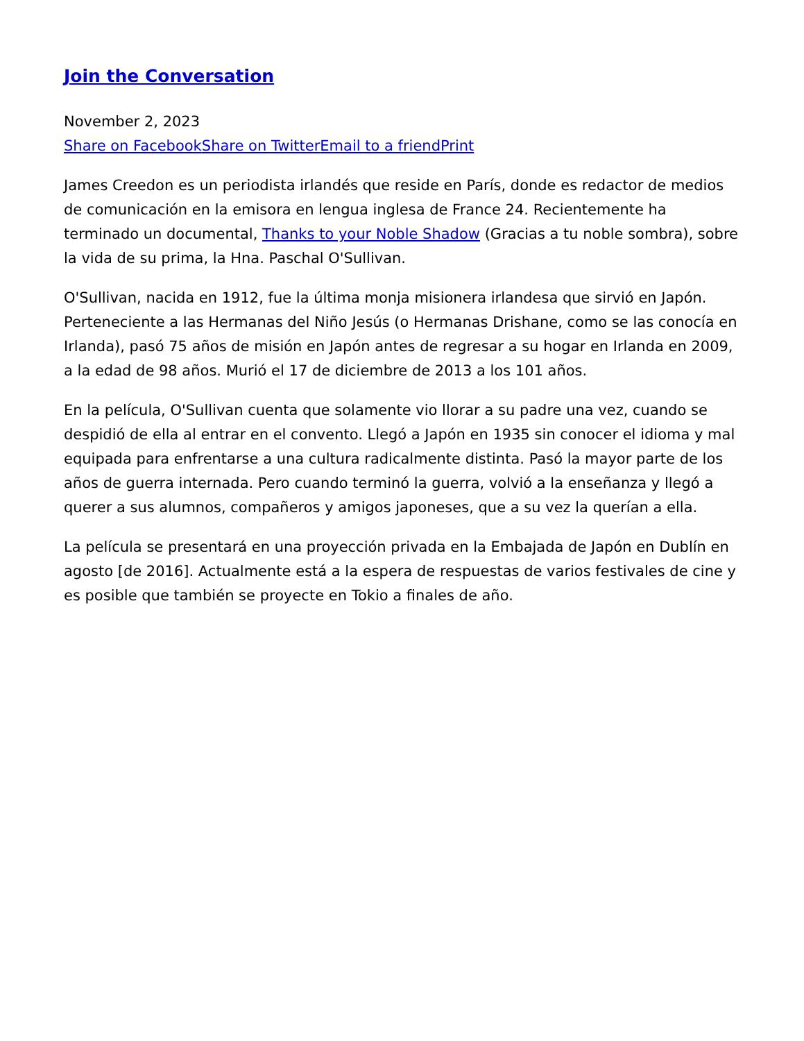Join the Conversation
November 2, 2023
Share on Facebook Share on Twitter Email to a friend Print
James Creedon es un periodista irlandés que reside en París, donde es redactor de medios de comunicación en la emisora en lengua inglesa de France 24. Recientemente ha terminado un documental, Thanks to your Noble Shadow (Gracias a tu noble sombra), sobre la vida de su prima, la Hna. Paschal O'Sullivan.
O'Sullivan, nacida en 1912, fue la última monja misionera irlandesa que sirvió en Japón. Perteneciente a las Hermanas del Niño Jesús (o Hermanas Drishane, como se las conocía en Irlanda), pasó 75 años de misión en Japón antes de regresar a su hogar en Irlanda en 2009, a la edad de 98 años. Murió el 17 de diciembre de 2013 a los 101 años.
En la película, O'Sullivan cuenta que solamente vio llorar a su padre una vez, cuando se despidió de ella al entrar en el convento. Llegó a Japón en 1935 sin conocer el idioma y mal equipada para enfrentarse a una cultura radicalmente distinta. Pasó la mayor parte de los años de guerra internada. Pero cuando terminó la guerra, volvió a la enseñanza y llegó a querer a sus alumnos, compañeros y amigos japoneses, que a su vez la querían a ella.
La película se presentará en una proyección privada en la Embajada de Japón en Dublín en agosto [de 2016]. Actualmente está a la espera de respuestas de varios festivales de cine y es posible que también se proyecte en Tokio a finales de año.